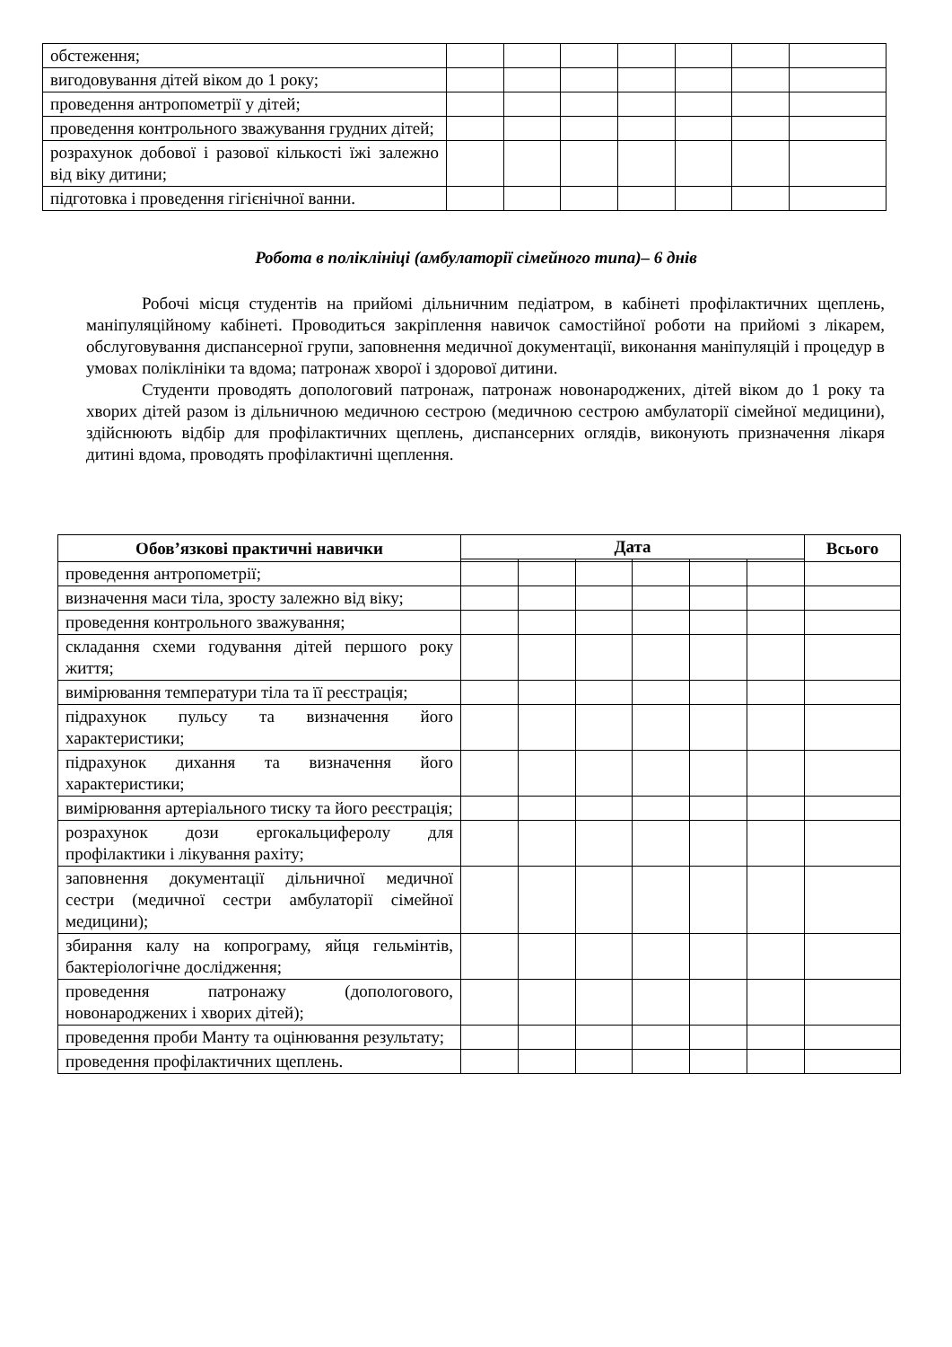| обстеження; | | | | | | | |
| вигодовування дітей віком до 1 року; | | | | | | | |
| проведення антропометрії у дітей; | | | | | | | |
| проведення контрольного зважування грудних дітей; | | | | | | | |
| розрахунок добової і разової кількості їжі залежно від віку дитини; | | | | | | | |
| підготовка і проведення гігієнічної ванни. | | | | | | | |
Робота в поліклініці (амбулаторії сімейного типа)– 6 днів
Робочі місця студентів на прийомі дільничним педіатром, в кабінеті профілактичних щеплень, маніпуляційному кабінеті. Проводиться закріплення навичок самостійної роботи на прийомі з лікарем, обслуговування диспансерної групи, заповнення медичної документації, виконання маніпуляцій і процедур в умовах поліклініки та вдома; патронаж хворої і здорової дитини.
Студенти проводять допологовий патронаж, патронаж новонароджених, дітей віком до 1 року та хворих дітей разом із дільничною медичною сестрою (медичною сестрою амбулаторії сімейної медицини), здійснюють відбір для профілактичних щеплень, диспансерних оглядів, виконують призначення лікаря дитині вдома, проводять профілактичні щеплення.
| Обов’язкові практичні навички | Дата | | | | | | Всього |
| --- | --- | --- | --- | --- | --- | --- | --- |
| проведення антропометрії; | | | | | | | |
| визначення маси тіла, зросту залежно від віку; | | | | | | | |
| проведення контрольного зважування; | | | | | | | |
| складання схеми годування дітей першого року життя; | | | | | | | |
| вимірювання температури тіла та її реєстрація; | | | | | | | |
| підрахунок пульсу та визначення його характеристики; | | | | | | | |
| підрахунок дихання та визначення його характеристики; | | | | | | | |
| вимірювання артеріального тиску та його реєстрація; | | | | | | | |
| розрахунок дози ергокальциферолу для профілактики і лікування рахіту; | | | | | | | |
| заповнення документації дільничної медичної сестри (медичної сестри амбулаторії сімейної медицини); | | | | | | | |
| збирання калу на копрограму, яйця гельмінтів, бактеріологічне дослідження; | | | | | | | |
| проведення патронажу (допологового, новонароджених і хворих дітей); | | | | | | | |
| проведення проби Манту та оцінювання результату; | | | | | | | |
| проведення профілактичних щеплень. | | | | | | | |